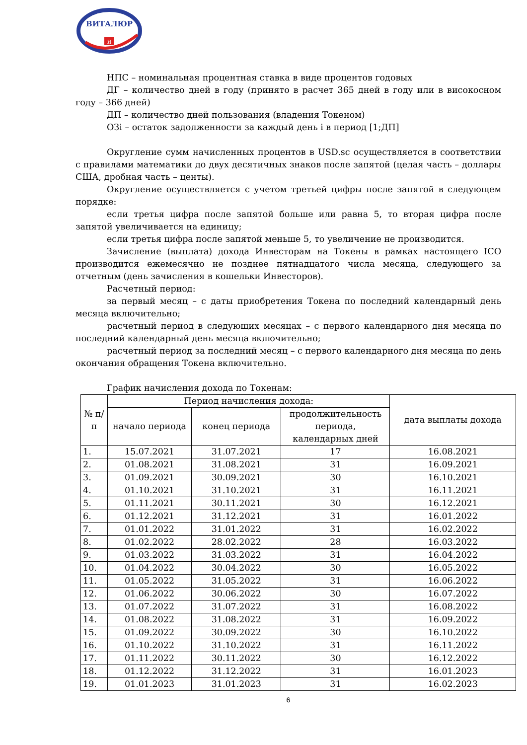ВИТАЛЮР
Я
НПС – номинальная процентная ставка в виде процентов годовых
ДГ – количество дней в году (принято в расчет 365 дней в году или в високосном году – 366 дней)
ДП – количество дней пользования (владения Токеном)
ОЗi – остаток задолженности за каждый день i в период [1;ДП]
Округление сумм начисленных процентов в USD.sc осуществляется в соответствии с правилами математики до двух десятичных знаков после запятой (целая часть – доллары США, дробная часть – центы).
Округление осуществляется с учетом третьей цифры после запятой в следующем порядке:
если третья цифра после запятой больше или равна 5, то вторая цифра после запятой увеличивается на единицу;
если третья цифра после запятой меньше 5, то увеличение не производится.
Зачисление (выплата) дохода Инвесторам на Токены в рамках настоящего ICO производится ежемесячно не позднее пятнадцатого числа месяца, следующего за отчетным (день зачисления в кошельки Инвесторов).
Расчетный период:
за первый месяц – с даты приобретения Токена по последний календарный день месяца включительно;
расчетный период в следующих месяцах – с первого календарного дня месяца по последний календарный день месяца включительно;
расчетный период за последний месяц – с первого календарного дня месяца по день окончания обращения Токена включительно.
График начисления дохода по Токенам:
| № п/п | Период начисления дохода: | | | дата выплаты дохода |
| --- | --- | --- | --- | --- |
| | начало периода | конец периода | продолжительность периода, календарных дней | |
| 1. | 15.07.2021 | 31.07.2021 | 17 | 16.08.2021 |
| 2. | 01.08.2021 | 31.08.2021 | 31 | 16.09.2021 |
| 3. | 01.09.2021 | 30.09.2021 | 30 | 16.10.2021 |
| 4. | 01.10.2021 | 31.10.2021 | 31 | 16.11.2021 |
| 5. | 01.11.2021 | 30.11.2021 | 30 | 16.12.2021 |
| 6. | 01.12.2021 | 31.12.2021 | 31 | 16.01.2022 |
| 7. | 01.01.2022 | 31.01.2022 | 31 | 16.02.2022 |
| 8. | 01.02.2022 | 28.02.2022 | 28 | 16.03.2022 |
| 9. | 01.03.2022 | 31.03.2022 | 31 | 16.04.2022 |
| 10. | 01.04.2022 | 30.04.2022 | 30 | 16.05.2022 |
| 11. | 01.05.2022 | 31.05.2022 | 31 | 16.06.2022 |
| 12. | 01.06.2022 | 30.06.2022 | 30 | 16.07.2022 |
| 13. | 01.07.2022 | 31.07.2022 | 31 | 16.08.2022 |
| 14. | 01.08.2022 | 31.08.2022 | 31 | 16.09.2022 |
| 15. | 01.09.2022 | 30.09.2022 | 30 | 16.10.2022 |
| 16. | 01.10.2022 | 31.10.2022 | 31 | 16.11.2022 |
| 17. | 01.11.2022 | 30.11.2022 | 30 | 16.12.2022 |
| 18. | 01.12.2022 | 31.12.2022 | 31 | 16.01.2023 |
| 19. | 01.01.2023 | 31.01.2023 | 31 | 16.02.2023 |
6